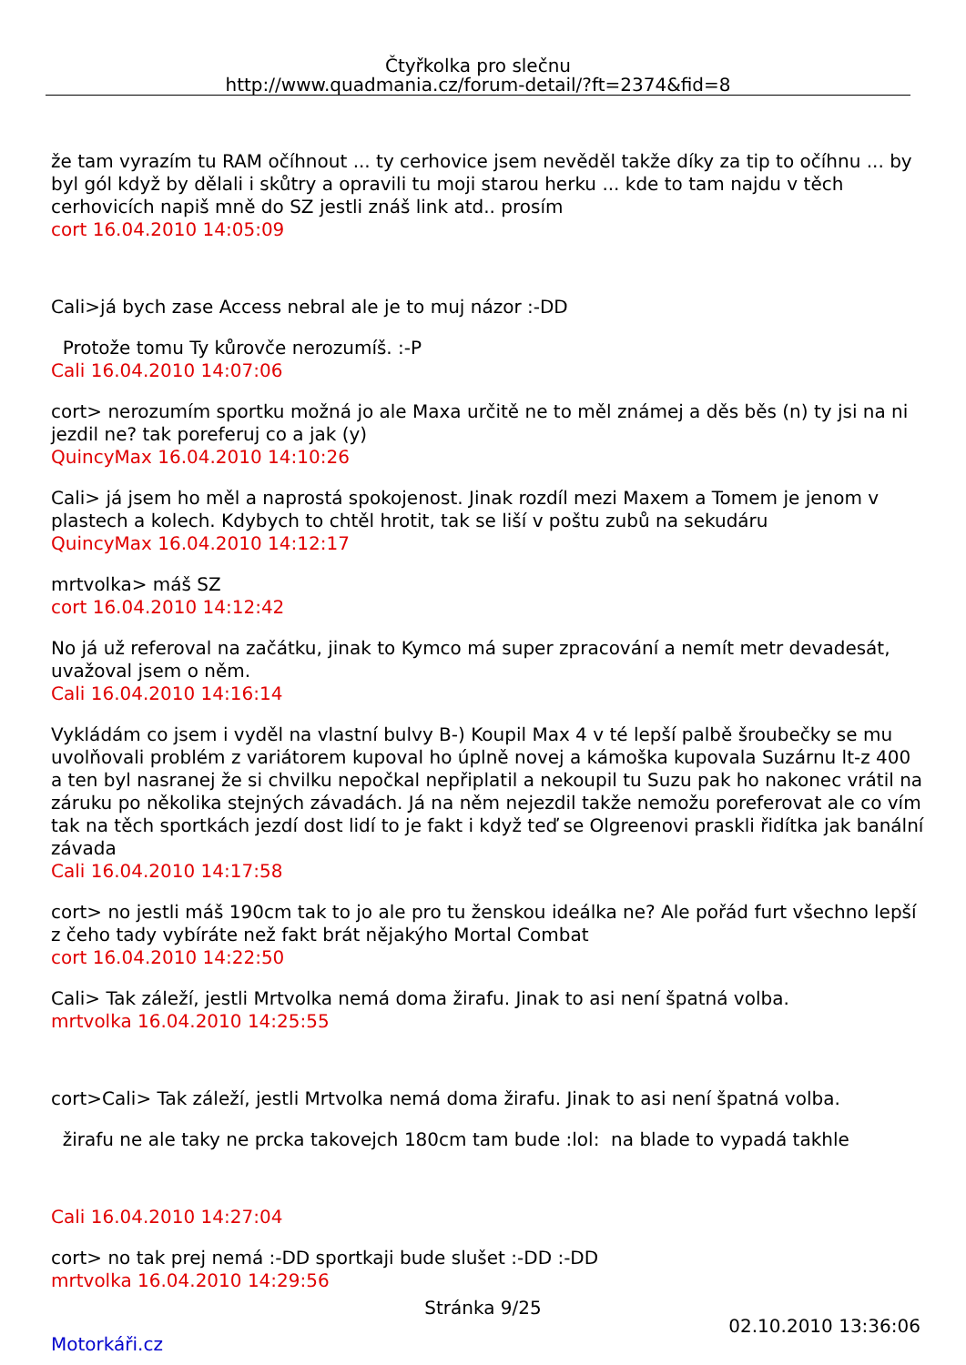Čtyřkolka pro slečnu
http://www.quadmania.cz/forum-detail/?ft=2374&fid=8
že tam vyrazím tu RAM očíhnout ... ty cerhovice jsem nevěděl takže díky za tip to očíhnu ... by byl gól když by dělali i skůtry a opravili tu moji starou herku ... kde to tam najdu v těch cerhovicích napiš mně do SZ jestli znáš link atd.. prosím
cort 16.04.2010 14:05:09
Cali>já bych zase Access nebral ale je to muj názor :-DD
Protože tomu Ty kůrovče nerozumíš. :-P
Cali 16.04.2010 14:07:06
cort> nerozumím sportku možná jo ale Maxa určitě ne to měl známej a děs běs (n) ty jsi na ni jezdil ne? tak poreferuj co a jak (y)
QuincyMax 16.04.2010 14:10:26
Cali> já jsem ho měl a naprostá spokojenost. Jinak rozdíl mezi Maxem a Tomem je jenom v plastech a kolech. Kdybych to chtěl hrotit, tak se liší v poštu zubů na sekudáru
QuincyMax 16.04.2010 14:12:17
mrtvolka> máš SZ
cort 16.04.2010 14:12:42
No já už referoval na začátku, jinak to Kymco má super zpracování a nemít metr devadesát, uvažoval jsem o něm.
Cali 16.04.2010 14:16:14
Vykládám co jsem i vyděl na vlastní bulvy B-) Koupil Max 4 v té lepší palbě šroubečky se mu uvolňovali problém z variátorem kupoval ho úplně novej a kámoška kupovala Suzárnu lt-z 400 a ten byl nasranej že si chvilku nepočkal nepřiplatil a nekoupil tu Suzu pak ho nakonec vrátil na záruku po několika stejných závadách. Já na něm nejezdil takže nemožu poreferovat ale co vím tak na těch sportkách jezdí dost lidí to je fakt i když teď se Olgreenovi praskli řidítka jak banální závada
Cali 16.04.2010 14:17:58
cort> no jestli máš 190cm tak to jo ale pro tu ženskou ideálka ne? Ale pořád furt všechno lepší z čeho tady vybíráte než fakt brát nějakýho Mortal Combat
cort 16.04.2010 14:22:50
Cali> Tak záleží, jestli Mrtvolka nemá doma žirafu. Jinak to asi není špatná volba.
mrtvolka 16.04.2010 14:25:55
cort>Cali> Tak záleží, jestli Mrtvolka nemá doma žirafu. Jinak to asi není špatná volba.
žirafu ne ale taky ne prcka takovejch 180cm tam bude :lol: na blade to vypadá takhle
Cali 16.04.2010 14:27:04
cort> no tak prej nemá :-DD sportkaji bude slušet :-DD :-DD
mrtvolka 16.04.2010 14:29:56
Stránka 9/25
02.10.2010 13:36:06
Motorkáři.cz